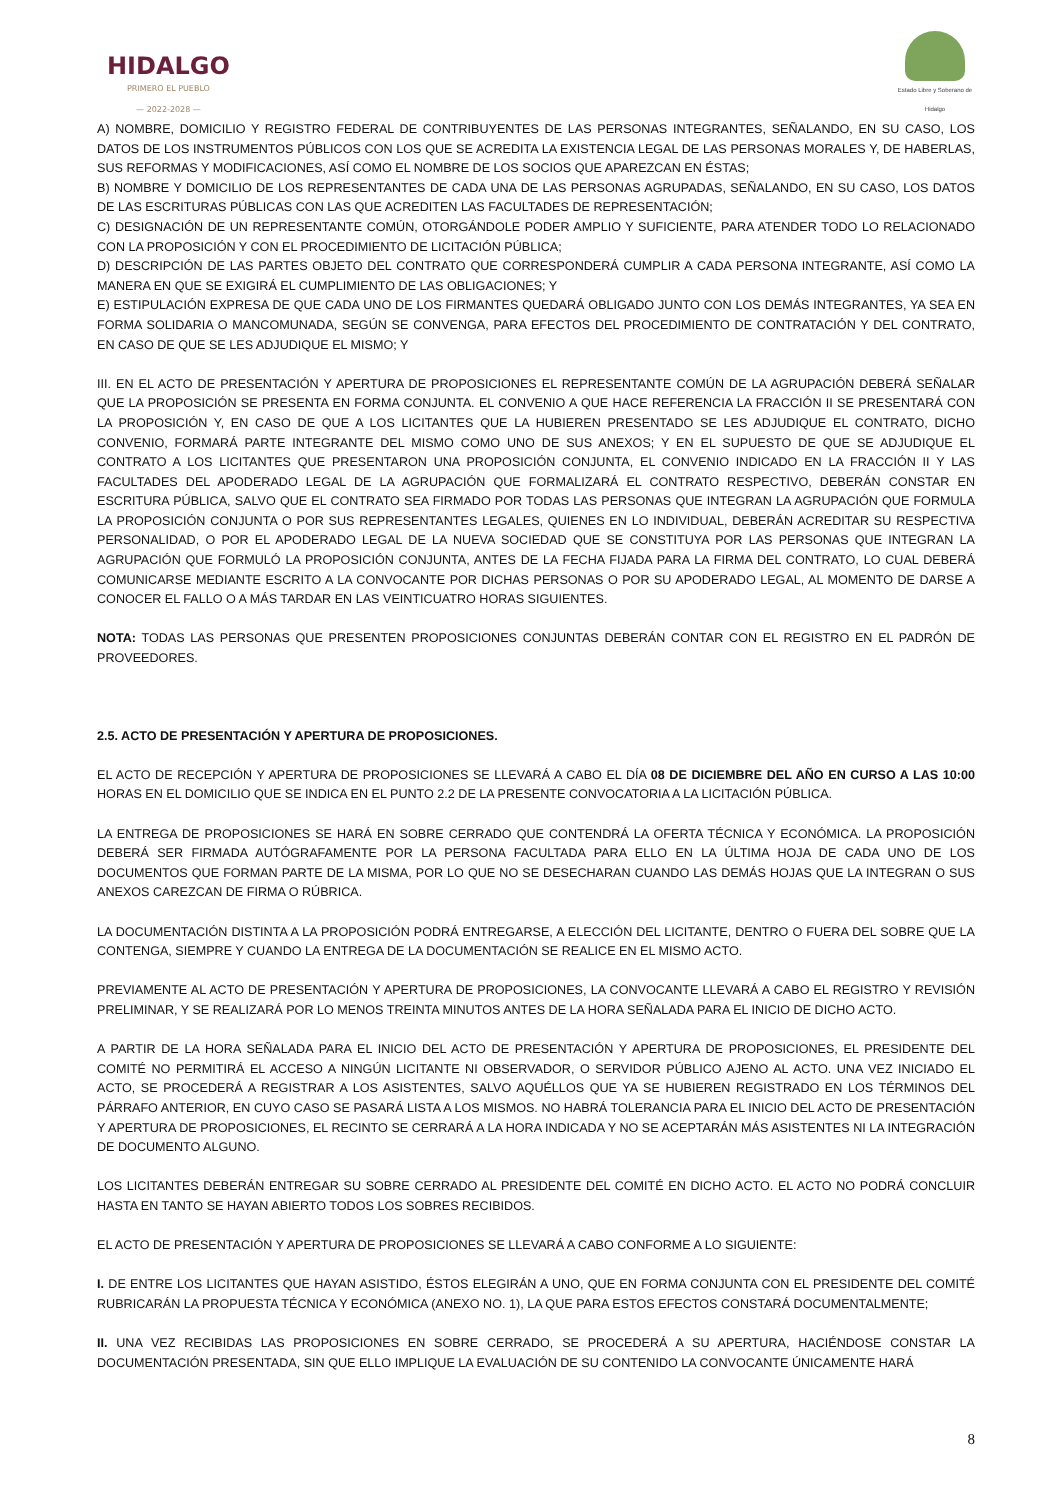HIDALGO
PRIMERO EL PUEBLO
— 2022-2028 —
Estado Libre y Soberano de Hidalgo
A) NOMBRE, DOMICILIO Y REGISTRO FEDERAL DE CONTRIBUYENTES DE LAS PERSONAS INTEGRANTES, SEÑALANDO, EN SU CASO, LOS DATOS DE LOS INSTRUMENTOS PÚBLICOS CON LOS QUE SE ACREDITA LA EXISTENCIA LEGAL DE LAS PERSONAS MORALES Y, DE HABERLAS, SUS REFORMAS Y MODIFICACIONES, ASÍ COMO EL NOMBRE DE LOS SOCIOS QUE APAREZCAN EN ÉSTAS;
B) NOMBRE Y DOMICILIO DE LOS REPRESENTANTES DE CADA UNA DE LAS PERSONAS AGRUPADAS, SEÑALANDO, EN SU CASO, LOS DATOS DE LAS ESCRITURAS PÚBLICAS CON LAS QUE ACREDITEN LAS FACULTADES DE REPRESENTACIÓN;
C) DESIGNACIÓN DE UN REPRESENTANTE COMÚN, OTORGÁNDOLE PODER AMPLIO Y SUFICIENTE, PARA ATENDER TODO LO RELACIONADO CON LA PROPOSICIÓN Y CON EL PROCEDIMIENTO DE LICITACIÓN PÚBLICA;
D) DESCRIPCIÓN DE LAS PARTES OBJETO DEL CONTRATO QUE CORRESPONDERÁ CUMPLIR A CADA PERSONA INTEGRANTE, ASÍ COMO LA MANERA EN QUE SE EXIGIRÁ EL CUMPLIMIENTO DE LAS OBLIGACIONES; Y
E) ESTIPULACIÓN EXPRESA DE QUE CADA UNO DE LOS FIRMANTES QUEDARÁ OBLIGADO JUNTO CON LOS DEMÁS INTEGRANTES, YA SEA EN FORMA SOLIDARIA O MANCOMUNADA, SEGÚN SE CONVENGA, PARA EFECTOS DEL PROCEDIMIENTO DE CONTRATACIÓN Y DEL CONTRATO, EN CASO DE QUE SE LES ADJUDIQUE EL MISMO; Y
III. EN EL ACTO DE PRESENTACIÓN Y APERTURA DE PROPOSICIONES EL REPRESENTANTE COMÚN DE LA AGRUPACIÓN DEBERÁ SEÑALAR QUE LA PROPOSICIÓN SE PRESENTA EN FORMA CONJUNTA. EL CONVENIO A QUE HACE REFERENCIA LA FRACCIÓN II SE PRESENTARÁ CON LA PROPOSICIÓN Y, EN CASO DE QUE A LOS LICITANTES QUE LA HUBIEREN PRESENTADO SE LES ADJUDIQUE EL CONTRATO, DICHO CONVENIO, FORMARÁ PARTE INTEGRANTE DEL MISMO COMO UNO DE SUS ANEXOS; Y EN EL SUPUESTO DE QUE SE ADJUDIQUE EL CONTRATO A LOS LICITANTES QUE PRESENTARON UNA PROPOSICIÓN CONJUNTA, EL CONVENIO INDICADO EN LA FRACCIÓN II Y LAS FACULTADES DEL APODERADO LEGAL DE LA AGRUPACIÓN QUE FORMALIZARÁ EL CONTRATO RESPECTIVO, DEBERÁN CONSTAR EN ESCRITURA PÚBLICA, SALVO QUE EL CONTRATO SEA FIRMADO POR TODAS LAS PERSONAS QUE INTEGRAN LA AGRUPACIÓN QUE FORMULA LA PROPOSICIÓN CONJUNTA O POR SUS REPRESENTANTES LEGALES, QUIENES EN LO INDIVIDUAL, DEBERÁN ACREDITAR SU RESPECTIVA PERSONALIDAD, O POR EL APODERADO LEGAL DE LA NUEVA SOCIEDAD QUE SE CONSTITUYA POR LAS PERSONAS QUE INTEGRAN LA AGRUPACIÓN QUE FORMULÓ LA PROPOSICIÓN CONJUNTA, ANTES DE LA FECHA FIJADA PARA LA FIRMA DEL CONTRATO, LO CUAL DEBERÁ COMUNICARSE MEDIANTE ESCRITO A LA CONVOCANTE POR DICHAS PERSONAS O POR SU APODERADO LEGAL, AL MOMENTO DE DARSE A CONOCER EL FALLO O A MÁS TARDAR EN LAS VEINTICUATRO HORAS SIGUIENTES.
NOTA: TODAS LAS PERSONAS QUE PRESENTEN PROPOSICIONES CONJUNTAS DEBERÁN CONTAR CON EL REGISTRO EN EL PADRÓN DE PROVEEDORES.
2.5. ACTO DE PRESENTACIÓN Y APERTURA DE PROPOSICIONES.
EL ACTO DE RECEPCIÓN Y APERTURA DE PROPOSICIONES SE LLEVARÁ A CABO EL DÍA 08 DE DICIEMBRE DEL AÑO EN CURSO A LAS 10:00 HORAS EN EL DOMICILIO QUE SE INDICA EN EL PUNTO 2.2 DE LA PRESENTE CONVOCATORIA A LA LICITACIÓN PÚBLICA.
LA ENTREGA DE PROPOSICIONES SE HARÁ EN SOBRE CERRADO QUE CONTENDRÁ LA OFERTA TÉCNICA Y ECONÓMICA. LA PROPOSICIÓN DEBERÁ SER FIRMADA AUTÓGRAFAMENTE POR LA PERSONA FACULTADA PARA ELLO EN LA ÚLTIMA HOJA DE CADA UNO DE LOS DOCUMENTOS QUE FORMAN PARTE DE LA MISMA, POR LO QUE NO SE DESECHARAN CUANDO LAS DEMÁS HOJAS QUE LA INTEGRAN O SUS ANEXOS CAREZCAN DE FIRMA O RÚBRICA.
LA DOCUMENTACIÓN DISTINTA A LA PROPOSICIÓN PODRÁ ENTREGARSE, A ELECCIÓN DEL LICITANTE, DENTRO O FUERA DEL SOBRE QUE LA CONTENGA, SIEMPRE Y CUANDO LA ENTREGA DE LA DOCUMENTACIÓN SE REALICE EN EL MISMO ACTO.
PREVIAMENTE AL ACTO DE PRESENTACIÓN Y APERTURA DE PROPOSICIONES, LA CONVOCANTE LLEVARÁ A CABO EL REGISTRO Y REVISIÓN PRELIMINAR, Y SE REALIZARÁ POR LO MENOS TREINTA MINUTOS ANTES DE LA HORA SEÑALADA PARA EL INICIO DE DICHO ACTO.
A PARTIR DE LA HORA SEÑALADA PARA EL INICIO DEL ACTO DE PRESENTACIÓN Y APERTURA DE PROPOSICIONES, EL PRESIDENTE DEL COMITÉ NO PERMITIRÁ EL ACCESO A NINGÚN LICITANTE NI OBSERVADOR, O SERVIDOR PÚBLICO AJENO AL ACTO. UNA VEZ INICIADO EL ACTO, SE PROCEDERÁ A REGISTRAR A LOS ASISTENTES, SALVO AQUÉLLOS QUE YA SE HUBIEREN REGISTRADO EN LOS TÉRMINOS DEL PÁRRAFO ANTERIOR, EN CUYO CASO SE PASARÁ LISTA A LOS MISMOS. NO HABRÁ TOLERANCIA PARA EL INICIO DEL ACTO DE PRESENTACIÓN Y APERTURA DE PROPOSICIONES, EL RECINTO SE CERRARÁ A LA HORA INDICADA Y NO SE ACEPTARÁN MÁS ASISTENTES NI LA INTEGRACIÓN DE DOCUMENTO ALGUNO.
LOS LICITANTES DEBERÁN ENTREGAR SU SOBRE CERRADO AL PRESIDENTE DEL COMITÉ EN DICHO ACTO. EL ACTO NO PODRÁ CONCLUIR HASTA EN TANTO SE HAYAN ABIERTO TODOS LOS SOBRES RECIBIDOS.
EL ACTO DE PRESENTACIÓN Y APERTURA DE PROPOSICIONES SE LLEVARÁ A CABO CONFORME A LO SIGUIENTE:
I. DE ENTRE LOS LICITANTES QUE HAYAN ASISTIDO, ÉSTOS ELEGIRÁN A UNO, QUE EN FORMA CONJUNTA CON EL PRESIDENTE DEL COMITÉ RUBRICARÁN LA PROPUESTA TÉCNICA Y ECONÓMICA (ANEXO NO. 1), LA QUE PARA ESTOS EFECTOS CONSTARÁ DOCUMENTALMENTE;
II. UNA VEZ RECIBIDAS LAS PROPOSICIONES EN SOBRE CERRADO, SE PROCEDERÁ A SU APERTURA, HACIÉNDOSE CONSTAR LA DOCUMENTACIÓN PRESENTADA, SIN QUE ELLO IMPLIQUE LA EVALUACIÓN DE SU CONTENIDO LA CONVOCANTE ÚNICAMENTE HARÁ
8